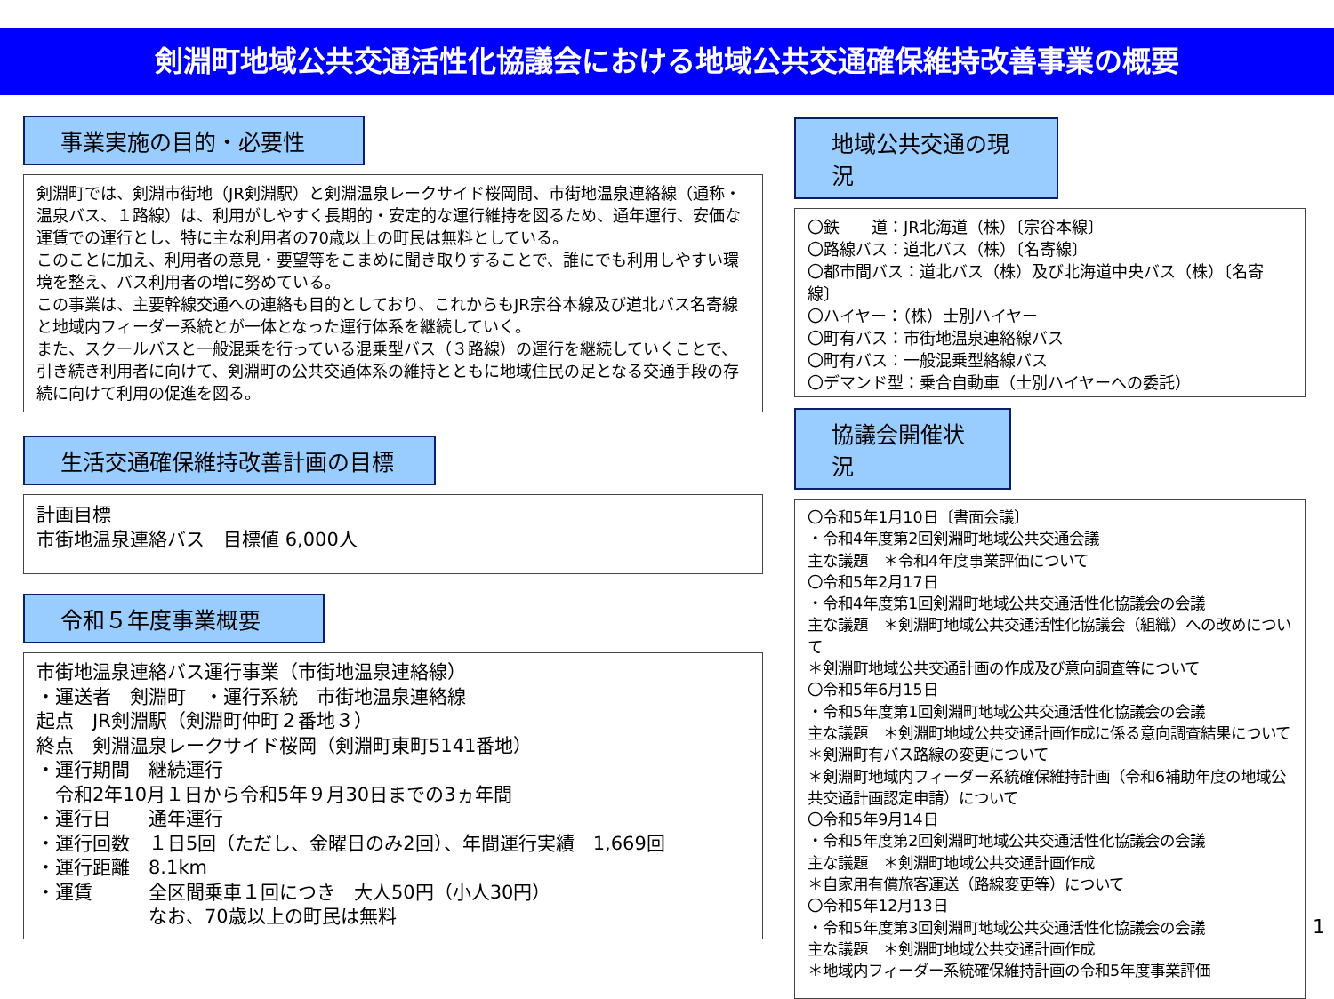剣淵町地域公共交通活性化協議会における地域公共交通確保維持改善事業の概要
事業実施の目的・必要性
剣淵町では、剣淵市街地（JR剣淵駅）と剣淵温泉レークサイド桜岡間、市街地温泉連絡線（通称・温泉バス、１路線）は、利用がしやすく長期的・安定的な運行維持を図るため、通年運行、安価な運賃での運行とし、特に主な利用者の70歳以上の町民は無料としている。
このことに加え、利用者の意見・要望等をこまめに聞き取りすることで、誰にでも利用しやすい環境を整え、バス利用者の増に努めている。
この事業は、主要幹線交通への連絡も目的としており、これからもJR宗谷本線及び道北バス名寄線と地域内フィーダー系統とが一体となった運行体系を継続していく。
また、スクールバスと一般混乗を行っている混乗型バス（３路線）の運行を継続していくことで、引き続き利用者に向けて、剣淵町の公共交通体系の維持とともに地域住民の足となる交通手段の存続に向けて利用の促進を図る。
生活交通確保維持改善計画の目標
計画目標
市街地温泉連絡バス　目標値 6,000人
令和５年度事業概要
市街地温泉連絡バス運行事業（市街地温泉連絡線）
・運送者　剣淵町　・運行系統　市街地温泉連絡線
起点　JR剣淵駅（剣淵町仲町２番地３）
終点　剣淵温泉レークサイド桜岡（剣淵町東町5141番地）
・運行期間　継続運行
　令和2年10月１日から令和5年９月30日までの3ヵ年間
・運行日　　通年運行
・運行回数　１日5回（ただし、金曜日のみ2回）、年間運行実績　1,669回
・運行距離　8.1km
・運賃　　　全区間乗車１回につき　大人50円（小人30円）
　　　　　　なお、70歳以上の町民は無料
地域公共交通の現況
〇鉄　　道：JR北海道（株）〔宗谷本線〕
〇路線バス：道北バス（株）〔名寄線〕
〇都市間バス：道北バス（株）及び北海道中央バス（株）〔名寄線〕
〇ハイヤー：（株）士別ハイヤー
〇町有バス：市街地温泉連絡線バス
〇町有バス：一般混乗型絡線バス
〇デマンド型：乗合自動車（士別ハイヤーへの委託）
協議会開催状況
〇令和5年1月10日〔書面会議〕
・令和4年度第2回剣淵町地域公共交通会議
主な議題　＊令和4年度事業評価について
〇令和5年2月17日
・令和4年度第1回剣淵町地域公共交通活性化協議会の会議
主な議題　＊剣淵町地域公共交通活性化協議会（組織）への改めについて
＊剣淵町地域公共交通計画の作成及び意向調査等について
〇令和5年6月15日
・令和5年度第1回剣淵町地域公共交通活性化協議会の会議
主な議題　＊剣淵町地域公共交通計画作成に係る意向調査結果について
＊剣淵町有バス路線の変更について
＊剣淵町地域内フィーダー系統確保維持計画（令和6補助年度の地域公共交通計画認定申請）について
〇令和5年9月14日
・令和5年度第2回剣淵町地域公共交通活性化協議会の会議
主な議題　＊剣淵町地域公共交通計画作成
＊自家用有償旅客運送（路線変更等）について
〇令和5年12月13日
・令和5年度第3回剣淵町地域公共交通活性化協議会の会議
主な議題　＊剣淵町地域公共交通計画作成
＊地域内フィーダー系統確保維持計画の令和5年度事業評価
1